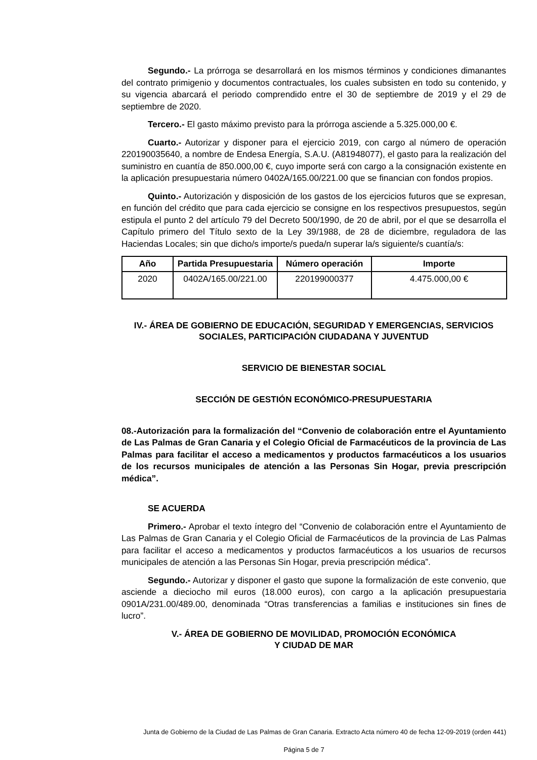Segundo.- La prórroga se desarrollará en los mismos términos y condiciones dimanantes del contrato primigenio y documentos contractuales, los cuales subsisten en todo su contenido, y su vigencia abarcará el periodo comprendido entre el 30 de septiembre de 2019 y el 29 de septiembre de 2020.
Tercero.- El gasto máximo previsto para la prórroga asciende a 5.325.000,00 €.
Cuarto.- Autorizar y disponer para el ejercicio 2019, con cargo al número de operación 220190035640, a nombre de Endesa Energía, S.A.U. (A81948077), el gasto para la realización del suministro en cuantía de 850.000,00 €, cuyo importe será con cargo a la consignación existente en la aplicación presupuestaria número 0402A/165.00/221.00 que se financian con fondos propios.
Quinto.- Autorización y disposición de los gastos de los ejercicios futuros que se expresan, en función del crédito que para cada ejercicio se consigne en los respectivos presupuestos, según estipula el punto 2 del artículo 79 del Decreto 500/1990, de 20 de abril, por el que se desarrolla el Capítulo primero del Título sexto de la Ley 39/1988, de 28 de diciembre, reguladora de las Haciendas Locales; sin que dicho/s importe/s pueda/n superar la/s siguiente/s cuantía/s:
| Año | Partida Presupuestaria | Número operación | Importe |
| --- | --- | --- | --- |
| 2020 | 0402A/165.00/221.00 | 220199000377 | 4.475.000,00 € |
IV.- ÁREA DE GOBIERNO DE EDUCACIÓN, SEGURIDAD Y EMERGENCIAS, SERVICIOS SOCIALES, PARTICIPACIÓN CIUDADANA Y JUVENTUD
SERVICIO DE BIENESTAR SOCIAL
SECCIÓN DE GESTIÓN ECONÓMICO-PRESUPUESTARIA
08.-Autorización para la formalización del “Convenio de colaboración entre el Ayuntamiento de Las Palmas de Gran Canaria y el Colegio Oficial de Farmacéuticos de la provincia de Las Palmas para facilitar el acceso a medicamentos y productos farmacéuticos a los usuarios de los recursos municipales de atención a las Personas Sin Hogar, previa prescripción médica”.
SE ACUERDA
Primero.- Aprobar el texto íntegro del “Convenio de colaboración entre el Ayuntamiento de Las Palmas de Gran Canaria y el Colegio Oficial de Farmacéuticos de la provincia de Las Palmas para facilitar el acceso a medicamentos y productos farmacéuticos a los usuarios de recursos municipales de atención a las Personas Sin Hogar, previa prescripción médica”.
Segundo.- Autorizar y disponer el gasto que supone la formalización de este convenio, que asciende a dieciocho mil euros (18.000 euros), con cargo a la aplicación presupuestaria 0901A/231.00/489.00, denominada “Otras transferencias a familias e instituciones sin fines de lucro”.
V.- ÁREA DE GOBIERNO DE MOVILIDAD, PROMOCIÓN ECONÓMICA
Y CIUDAD DE MAR
Junta de Gobierno de la Ciudad de Las Palmas de Gran Canaria. Extracto Acta número 40 de fecha 12-09-2019 (orden 441)
Página 5 de 7